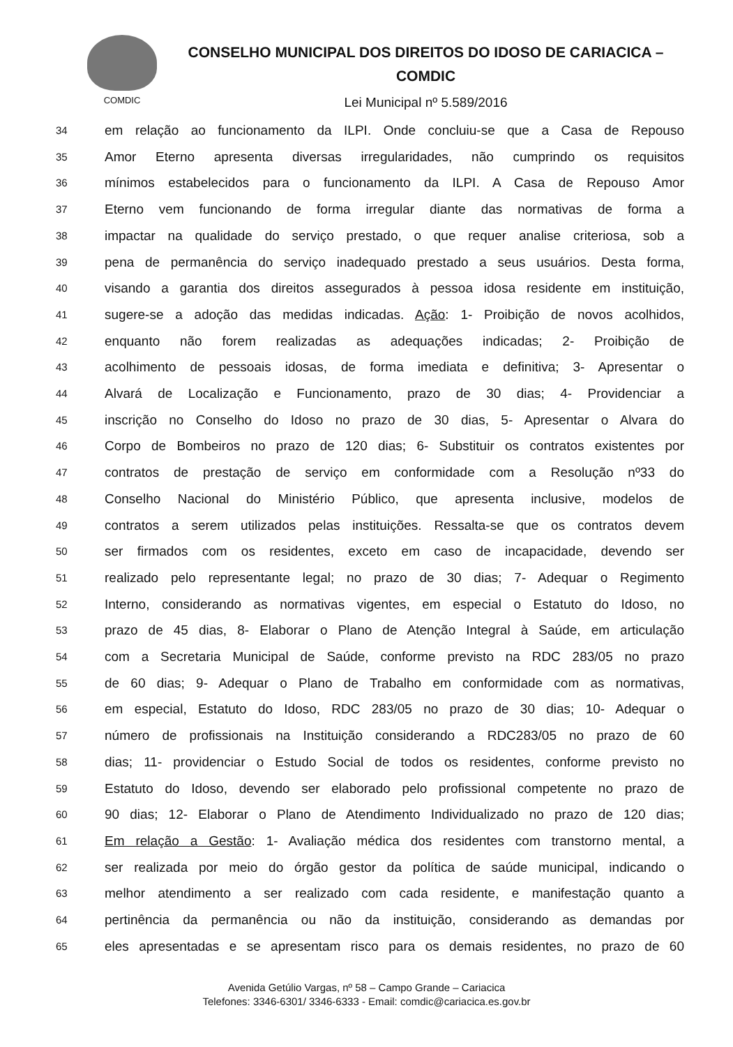COMDIC
CONSELHO MUNICIPAL DOS DIREITOS DO IDOSO DE CARIACICA –
COMDIC
Lei Municipal nº 5.589/2016
34 em relação ao funcionamento da ILPI. Onde concluiu-se que a Casa de Repouso
35 Amor Eterno apresenta diversas irregularidades, não cumprindo os requisitos
36 mínimos estabelecidos para o funcionamento da ILPI. A Casa de Repouso Amor
37 Eterno vem funcionando de forma irregular diante das normativas de forma a
38 impactar na qualidade do serviço prestado, o que requer analise criteriosa, sob a
39 pena de permanência do serviço inadequado prestado a seus usuários. Desta forma,
40 visando a garantia dos direitos assegurados à pessoa idosa residente em instituição,
41 sugere-se a adoção das medidas indicadas. Ação: 1- Proibição de novos acolhidos,
42 enquanto não forem realizadas as adequações indicadas; 2- Proibição de
43 acolhimento de pessoais idosas, de forma imediata e definitiva; 3- Apresentar o
44 Alvará de Localização e Funcionamento, prazo de 30 dias; 4- Providenciar a
45 inscrição no Conselho do Idoso no prazo de 30 dias, 5- Apresentar o Alvara do
46 Corpo de Bombeiros no prazo de 120 dias; 6- Substituir os contratos existentes por
47 contratos de prestação de serviço em conformidade com a Resolução nº33 do
48 Conselho Nacional do Ministério Público, que apresenta inclusive, modelos de
49 contratos a serem utilizados pelas instituições. Ressalta-se que os contratos devem
50 ser firmados com os residentes, exceto em caso de incapacidade, devendo ser
51 realizado pelo representante legal; no prazo de 30 dias; 7- Adequar o Regimento
52 Interno, considerando as normativas vigentes, em especial o Estatuto do Idoso, no
53 prazo de 45 dias, 8- Elaborar o Plano de Atenção Integral à Saúde, em articulação
54 com a Secretaria Municipal de Saúde, conforme previsto na RDC 283/05 no prazo
55 de 60 dias; 9- Adequar o Plano de Trabalho em conformidade com as normativas,
56 em especial, Estatuto do Idoso, RDC 283/05 no prazo de 30 dias; 10- Adequar o
57 número de profissionais na Instituição considerando a RDC283/05 no prazo de 60
58 dias; 11- providenciar o Estudo Social de todos os residentes, conforme previsto no
59 Estatuto do Idoso, devendo ser elaborado pelo profissional competente no prazo de
60 90 dias; 12- Elaborar o Plano de Atendimento Individualizado no prazo de 120 dias;
61 Em relação a Gestão: 1- Avaliação médica dos residentes com transtorno mental, a
62 ser realizada por meio do órgão gestor da política de saúde municipal, indicando o
63 melhor atendimento a ser realizado com cada residente, e manifestação quanto a
64 pertinência da permanência ou não da instituição, considerando as demandas por
65 eles apresentadas e se apresentam risco para os demais residentes, no prazo de 60
Avenida Getúlio Vargas, nº 58 – Campo Grande – Cariacica
Telefones: 3346-6301/ 3346-6333 - Email: comdic@cariacica.es.gov.br